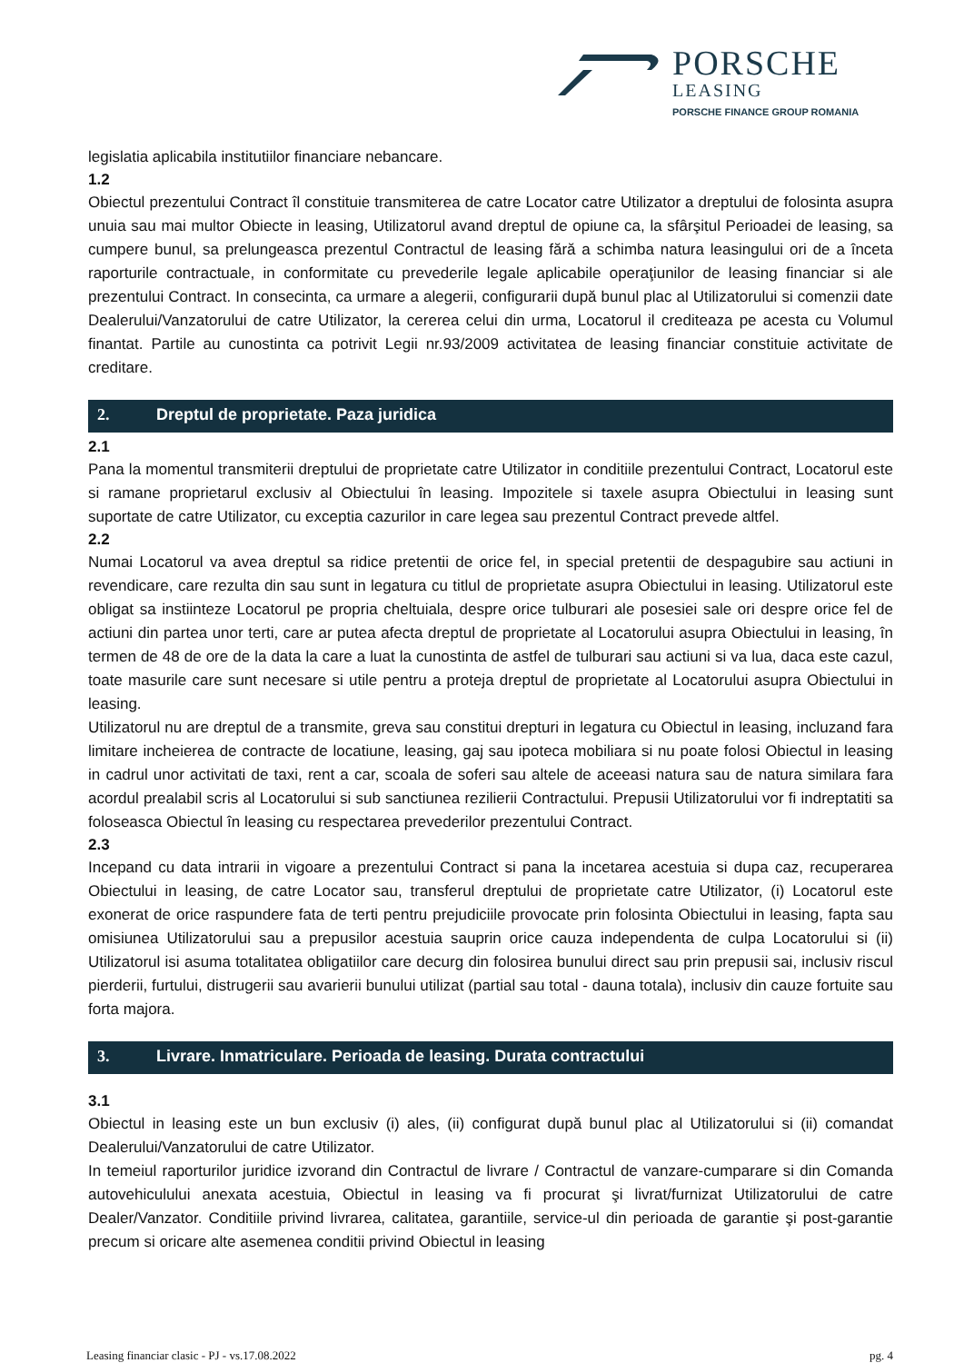PORSCHE
LEASING
PORSCHE FINANCE GROUP ROMANIA
legislatia aplicabila institutiilor financiare nebancare.
1.2
Obiectul prezentului Contract îl constituie transmiterea de catre Locator catre Utilizator a dreptului de folosinta asupra unuia sau mai multor Obiecte in leasing, Utilizatorul avand dreptul de opiune ca, la sfârşitul Perioadei de leasing, sa cumpere bunul, sa prelungeasca prezentul Contractul de leasing fără a schimba natura leasingului ori de a înceta raporturile contractuale, in conformitate cu prevederile legale aplicabile operaţiunilor de leasing financiar si ale prezentului Contract. In consecinta, ca urmare a alegerii, configurarii după bunul plac al Utilizatorului si comenzii date Dealerului/Vanzatorului de catre Utilizator, la cererea celui din urma, Locatorul il crediteaza pe acesta cu Volumul finantat. Partile au cunostinta ca potrivit Legii nr.93/2009 activitatea de leasing financiar constituie activitate de creditare.
2. Dreptul de proprietate. Paza juridica
2.1
Pana la momentul transmiterii dreptului de proprietate catre Utilizator in conditiile prezentului Contract, Locatorul este si ramane proprietarul exclusiv al Obiectului în leasing. Impozitele si taxele asupra Obiectului in leasing sunt suportate de catre Utilizator, cu exceptia cazurilor in care legea sau prezentul Contract prevede altfel.
2.2
Numai Locatorul va avea dreptul sa ridice pretentii de orice fel, in special pretentii de despagubire sau actiuni in revendicare, care rezulta din sau sunt in legatura cu titlul de proprietate asupra Obiectului in leasing. Utilizatorul este obligat sa instiinteze Locatorul pe propria cheltuiala, despre orice tulburari ale posesiei sale ori despre orice fel de actiuni din partea unor terti, care ar putea afecta dreptul de proprietate al Locatorului asupra Obiectului in leasing, în termen de 48 de ore de la data la care a luat la cunostinta de astfel de tulburari sau actiuni si va lua, daca este cazul, toate masurile care sunt necesare si utile pentru a proteja dreptul de proprietate al Locatorului asupra Obiectului in leasing.
Utilizatorul nu are dreptul de a transmite, greva sau constitui drepturi in legatura cu Obiectul in leasing, incluzand fara limitare incheierea de contracte de locatiune, leasing, gaj sau ipoteca mobiliara si nu poate folosi Obiectul in leasing in cadrul unor activitati de taxi, rent a car, scoala de soferi sau altele de aceeasi natura sau de natura similara fara acordul prealabil scris al Locatorului si sub sanctiunea rezilierii Contractului. Prepusii Utilizatorului vor fi indreptatiti sa foloseasca Obiectul în leasing cu respectarea prevederilor prezentului Contract.
2.3
Incepand cu data intrarii in vigoare a prezentului Contract si pana la incetarea acestuia si dupa caz, recuperarea Obiectului in leasing, de catre Locator sau, transferul dreptului de proprietate catre Utilizator, (i) Locatorul este exonerat de orice raspundere fata de terti pentru prejudiciile provocate prin folosinta Obiectului in leasing, fapta sau omisiunea Utilizatorului sau a prepusilor acestuia sauprin orice cauza independenta de culpa Locatorului si (ii) Utilizatorul isi asuma totalitatea obligatiilor care decurg din folosirea bunului direct sau prin prepusii sai, inclusiv riscul pierderii, furtului, distrugerii sau avarierii bunului utilizat (partial sau total - dauna totala), inclusiv din cauze fortuite sau forta majora.
3. Livrare. Inmatriculare. Perioada de leasing. Durata contractului
3.1
Obiectul in leasing este un bun exclusiv (i) ales, (ii) configurat după bunul plac al Utilizatorului si (ii) comandat Dealerului/Vanzatorului de catre Utilizator.
In temeiul raporturilor juridice izvorand din Contractul de livrare / Contractul de vanzare-cumparare si din Comanda autovehiculului anexata acestuia, Obiectul in leasing va fi procurat şi livrat/furnizat Utilizatorului de catre Dealer/Vanzator. Conditiile privind livrarea, calitatea, garantiile, service-ul din perioada de garantie şi post-garantie precum si oricare alte asemenea conditii privind Obiectul in leasing
Leasing financiar clasic - PJ - vs.17.08.2022 pg. 4